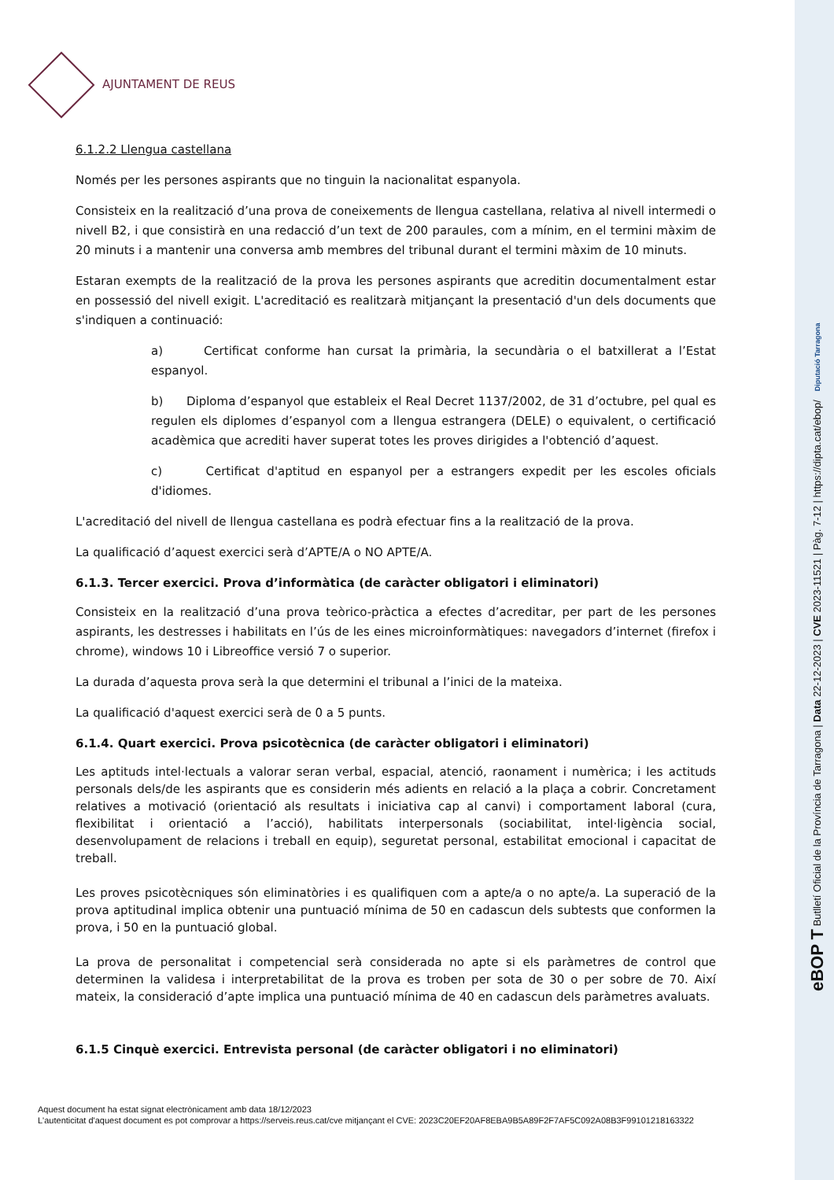AJUNTAMENT DE REUS
6.1.2.2 Llengua castellana
Només per les persones aspirants que no tinguin la nacionalitat espanyola.
Consisteix en la realització d’una prova de coneixements de llengua castellana, relativa al nivell intermedi o nivell B2, i que consistirà en una redacció d’un text de 200 paraules, com a mínim, en el termini màxim de 20 minuts i a mantenir una conversa amb membres del tribunal durant el termini màxim de 10 minuts.
Estaran exempts de la realització de la prova les persones aspirants que acreditin documentalment estar en possessió del nivell exigit. L'acreditació es realitzarà mitjançant la presentació d'un dels documents que s'indiquen a continuació:
a) Certificat conforme han cursat la primària, la secundària o el batxillerat a l’Estat espanyol.
b) Diploma d’espanyol que estableix el Real Decret 1137/2002, de 31 d’octubre, pel qual es regulen els diplomes d’espanyol com a llengua estrangera (DELE) o equivalent, o certificació acadèmica que acrediti haver superat totes les proves dirigides a l'obtenció d’aquest.
c) Certificat d'aptitud en espanyol per a estrangers expedit per les escoles oficials d'idiomes.
L'acreditació del nivell de llengua castellana es podrà efectuar fins a la realització de la prova.
La qualificació d’aquest exercici serà d’APTE/A o NO APTE/A.
6.1.3. Tercer exercici. Prova d’informàtica (de caràcter obligatori i eliminatori)
Consisteix en la realització d’una prova teòrico-pràctica a efectes d’acreditar, per part de les persones aspirants, les destresses i habilitats en l’ús de les eines microinformàtiques: navegadors d’internet (firefox i chrome), windows 10 i Libreoffice versió 7 o superior.
La durada d’aquesta prova serà la que determini el tribunal a l’inici de la mateixa.
La qualificació d'aquest exercici serà de 0 a 5 punts.
6.1.4. Quart exercici. Prova psicotècnica (de caràcter obligatori i eliminatori)
Les aptituds intel·lectuals a valorar seran verbal, espacial, atenció, raonament i numèrica; i les actituds personals dels/de les aspirants que es considerin més adients en relació a la plaça a cobrir. Concretament relatives a motivació (orientació als resultats i iniciativa cap al canvi) i comportament laboral (cura, flexibilitat i orientació a l’acció), habilitats interpersonals (sociabilitat, intel·ligència social, desenvolupament de relacions i treball en equip), seguretat personal, estabilitat emocional i capacitat de treball.
Les proves psicotècniques són eliminatòries i es qualifiquen com a apte/a o no apte/a. La superació de la prova aptitudinal implica obtenir una puntuació mínima de 50 en cadascun dels subtests que conformen la prova, i 50 en la puntuació global.
La prova de personalitat i competencial serà considerada no apte si els paràmetres de control que determinen la validesa i interpretabilitat de la prova es troben per sota de 30 o per sobre de 70. Així mateix, la consideració d’apte implica una puntuació mínima de 40 en cadascun dels paràmetres avaluats.
6.1.5 Cinquè exercici. Entrevista personal (de caràcter obligatori i no eliminatori)
Aquest document ha estat signat electrònicament amb data 18/12/2023
L'autenticitat d'aquest document es pot comprovar a https://serveis.reus.cat/cve mitjançant el CVE: 2023C20EF20AF8EBA9B5A89F2F7AF5C092A08B3F99101218163322
eBOP T Butlletí Oficial de la Província de Tarragona | Data 22-12-2023 | CVE 2023-11521 | Pàg. 7-12 | https://dipta.cat/ebop/ Diputació Tarragona